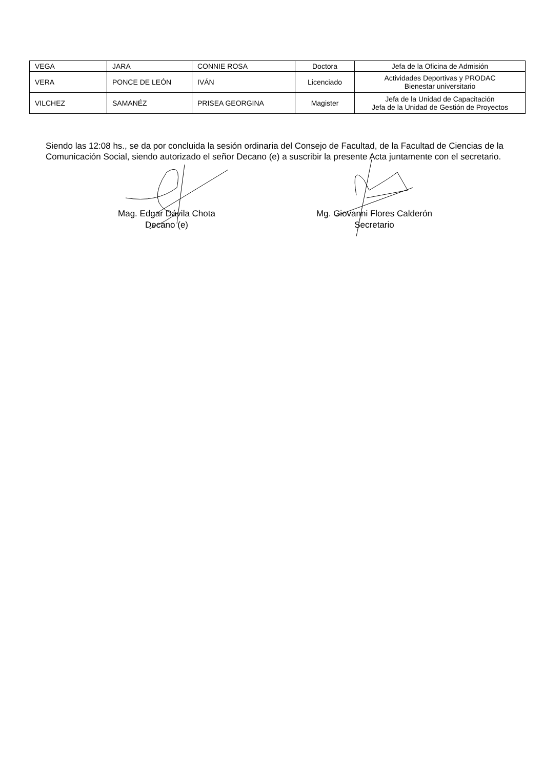| VEGA | JARA | CONNIE ROSA | Doctora | Jefa de la Oficina de Admisión |
| VERA | PONCE DE LEÓN | IVÁN | Licenciado | Actividades Deportivas y PRODAC Bienestar universitario |
| VILCHEZ | SAMANÉZ | PRISEA GEORGINA | Magister | Jefa de la Unidad de Capacitación Jefa de la Unidad de Gestión de Proyectos |
Siendo las 12:08 hs., se da por concluida la sesión ordinaria del Consejo de Facultad, de la Facultad de Ciencias de la Comunicación Social, siendo autorizado el señor Decano (e) a suscribir la presente Acta juntamente con el secretario.
Mag. Edgar Dávila Chota
Decano (e)
Mg. Giovanni Flores Calderón
Secretario